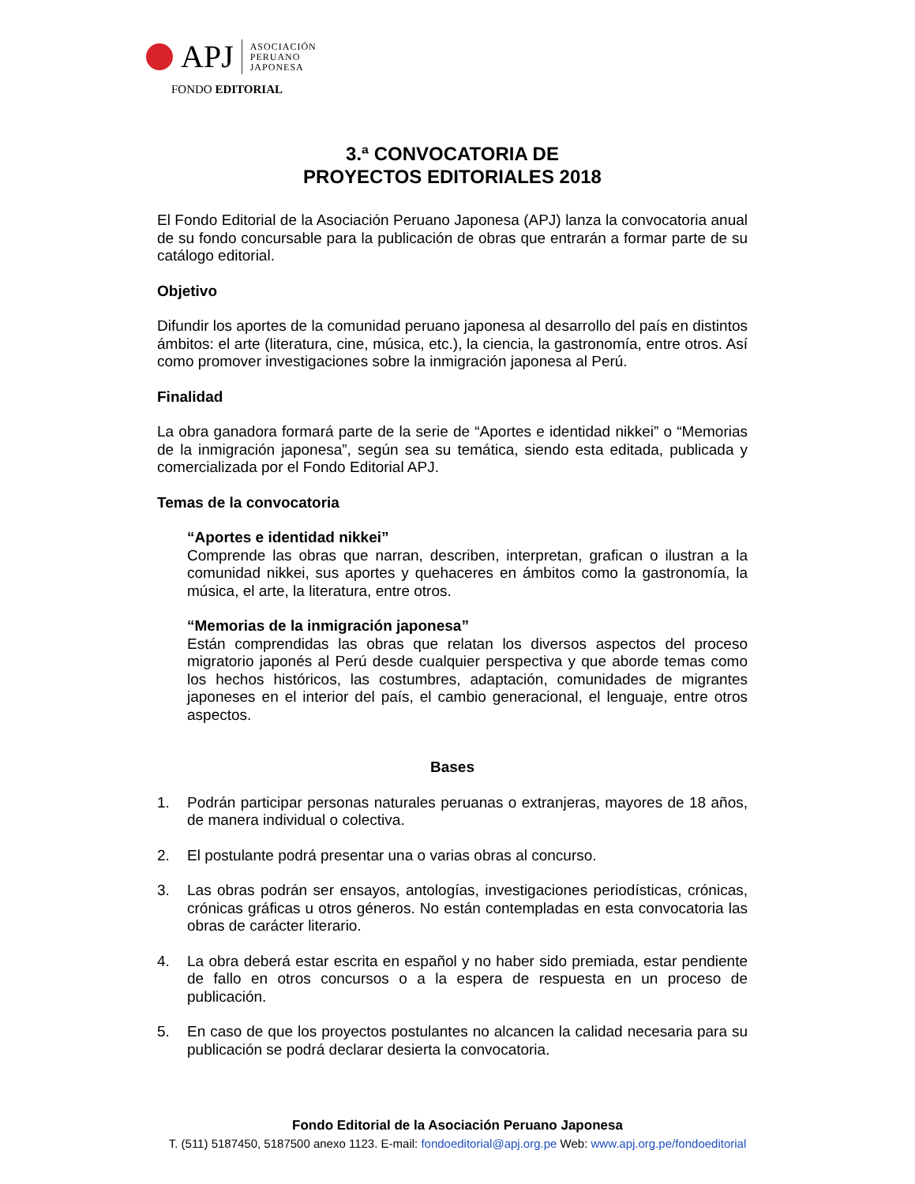APJ
ASOCIACIÓN
PERUANO
JAPONESA
FONDO EDITORIAL
3.ª CONVOCATORIA DE
PROYECTOS EDITORIALES 2018
El Fondo Editorial de la Asociación Peruano Japonesa (APJ) lanza la convocatoria anual de su fondo concursable para la publicación de obras que entrarán a formar parte de su catálogo editorial.
Objetivo
Difundir los aportes de la comunidad peruano japonesa al desarrollo del país en distintos ámbitos: el arte (literatura, cine, música, etc.), la ciencia, la gastronomía, entre otros. Así como promover investigaciones sobre la inmigración japonesa al Perú.
Finalidad
La obra ganadora formará parte de la serie de “Aportes e identidad nikkei” o “Memorias de la inmigración japonesa”, según sea su temática, siendo esta editada, publicada y comercializada por el Fondo Editorial APJ.
Temas de la convocatoria
“Aportes e identidad nikkei”
Comprende las obras que narran, describen, interpretan, grafican o ilustran a la comunidad nikkei, sus aportes y quehaceres en ámbitos como la gastronomía, la música, el arte, la literatura, entre otros.
“Memorias de la inmigración japonesa”
Están comprendidas las obras que relatan los diversos aspectos del proceso migratorio japonés al Perú desde cualquier perspectiva y que aborde temas como los hechos históricos, las costumbres, adaptación, comunidades de migrantes japoneses en el interior del país, el cambio generacional, el lenguaje, entre otros aspectos.
Bases
1. Podrán participar personas naturales peruanas o extranjeras, mayores de 18 años, de manera individual o colectiva.
2. El postulante podrá presentar una o varias obras al concurso.
3. Las obras podrán ser ensayos, antologías, investigaciones periodísticas, crónicas, crónicas gráficas u otros géneros. No están contempladas en esta convocatoria las obras de carácter literario.
4. La obra deberá estar escrita en español y no haber sido premiada, estar pendiente de fallo en otros concursos o a la espera de respuesta en un proceso de publicación.
5. En caso de que los proyectos postulantes no alcancen la calidad necesaria para su publicación se podrá declarar desierta la convocatoria.
Fondo Editorial de la Asociación Peruano Japonesa
T. (511) 5187450, 5187500 anexo 1123. E-mail: fondoeditorial@apj.org.pe Web: www.apj.org.pe/fondoeditorial